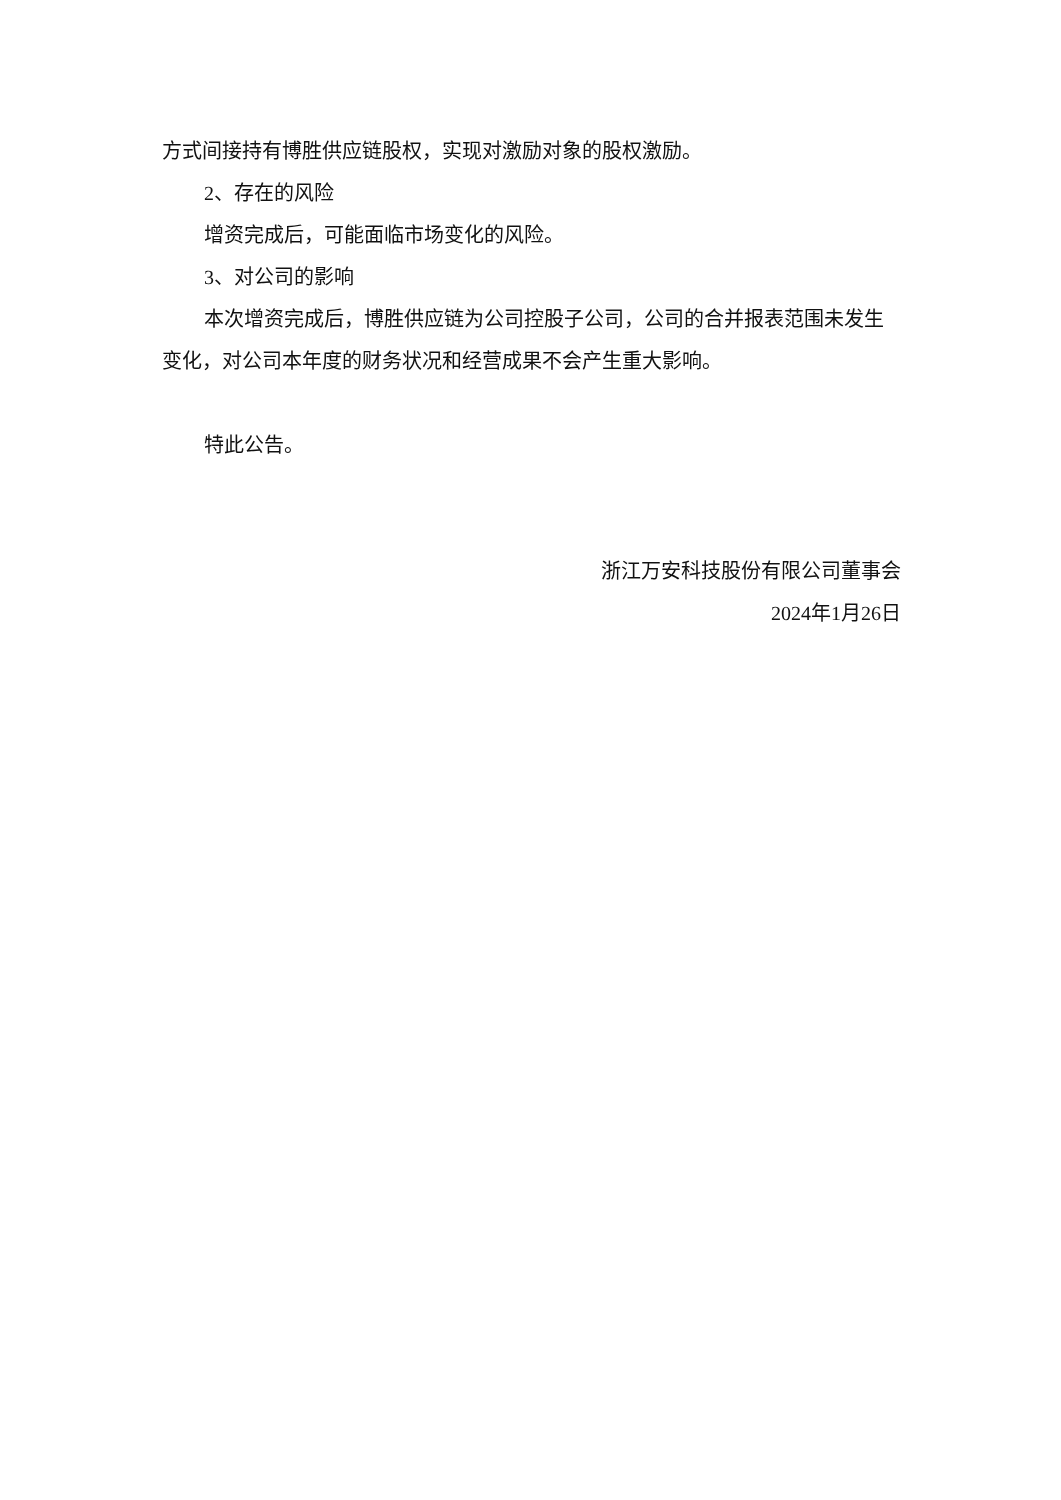方式间接持有博胜供应链股权，实现对激励对象的股权激励。
2、存在的风险
增资完成后，可能面临市场变化的风险。
3、对公司的影响
本次增资完成后，博胜供应链为公司控股子公司，公司的合并报表范围未发生变化，对公司本年度的财务状况和经营成果不会产生重大影响。
特此公告。
浙江万安科技股份有限公司董事会
2024年1月26日